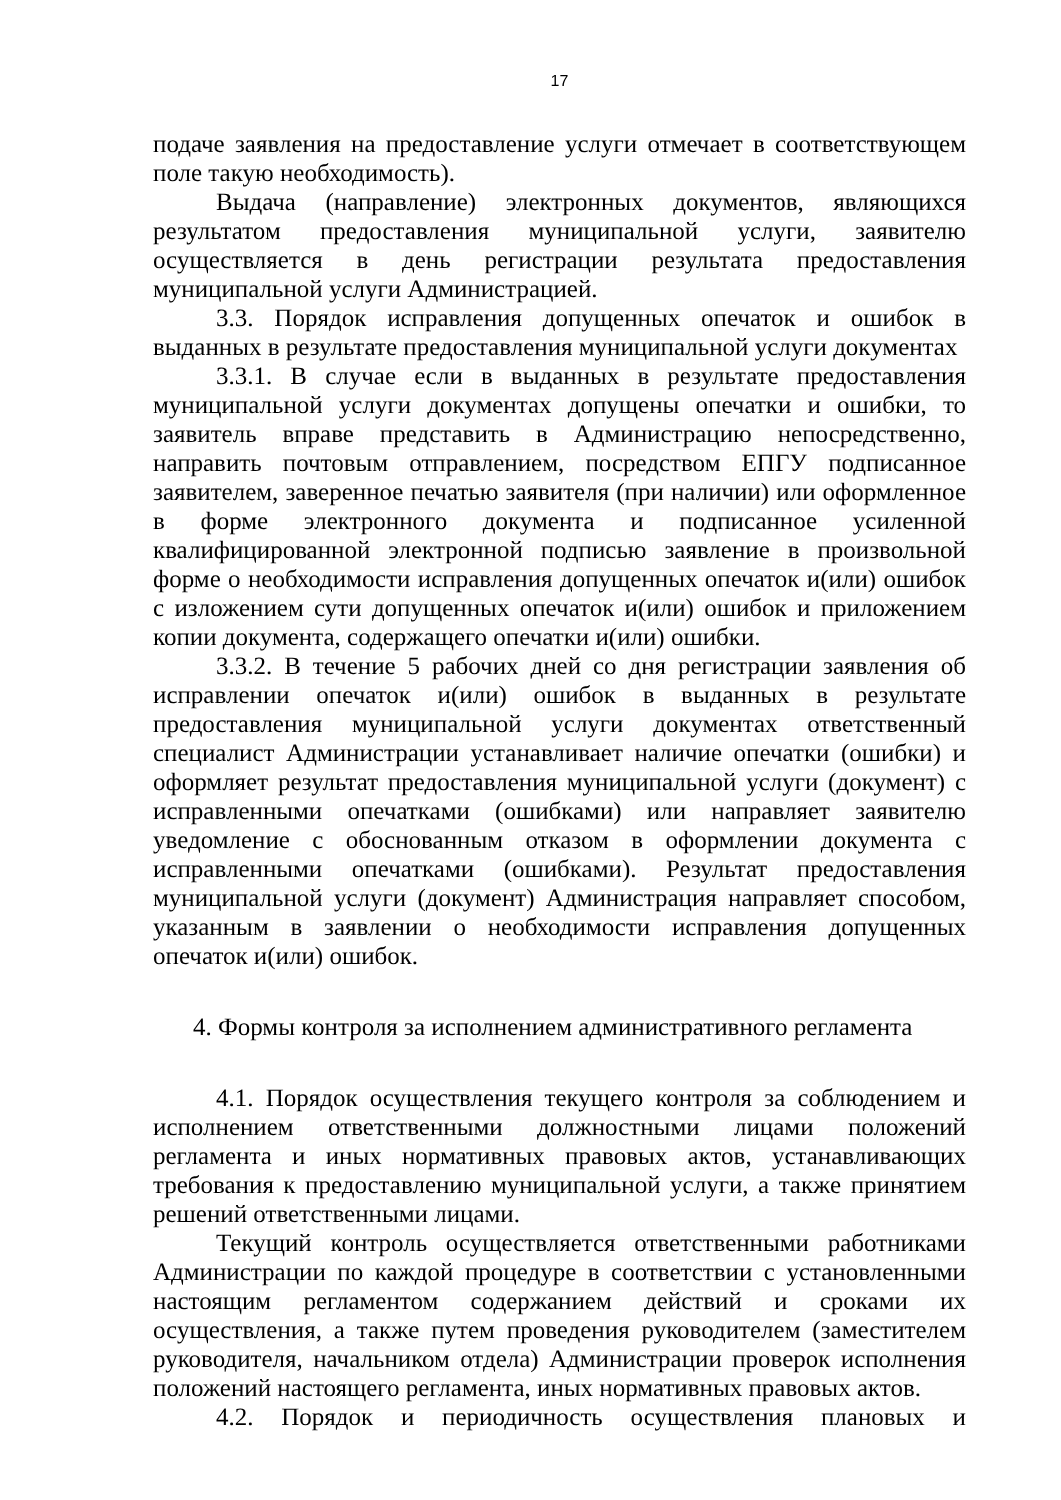17
подаче заявления на предоставление услуги отмечает в соответствующем поле такую необходимость).
Выдача (направление) электронных документов, являющихся результатом предоставления муниципальной услуги, заявителю осуществляется в день регистрации результата предоставления муниципальной услуги Администрацией.
3.3. Порядок исправления допущенных опечаток и ошибок в выданных в результате предоставления муниципальной услуги документах
3.3.1. В случае если в выданных в результате предоставления муниципальной услуги документах допущены опечатки и ошибки, то заявитель вправе представить в Администрацию непосредственно, направить почтовым отправлением, посредством ЕПГУ подписанное заявителем, заверенное печатью заявителя (при наличии) или оформленное в форме электронного документа и подписанное усиленной квалифицированной электронной подписью заявление в произвольной форме о необходимости исправления допущенных опечаток и(или) ошибок с изложением сути допущенных опечаток и(или) ошибок и приложением копии документа, содержащего опечатки и(или) ошибки.
3.3.2. В течение 5 рабочих дней со дня регистрации заявления об исправлении опечаток и(или) ошибок в выданных в результате предоставления муниципальной услуги документах ответственный специалист Администрации устанавливает наличие опечатки (ошибки) и оформляет результат предоставления муниципальной услуги (документ) с исправленными опечатками (ошибками) или направляет заявителю уведомление с обоснованным отказом в оформлении документа с исправленными опечатками (ошибками). Результат предоставления муниципальной услуги (документ) Администрация направляет способом, указанным в заявлении о необходимости исправления допущенных опечаток и(или) ошибок.
4. Формы контроля за исполнением административного регламента
4.1. Порядок осуществления текущего контроля за соблюдением и исполнением ответственными должностными лицами положений регламента и иных нормативных правовых актов, устанавливающих требования к предоставлению муниципальной услуги, а также принятием решений ответственными лицами.
Текущий контроль осуществляется ответственными работниками Администрации по каждой процедуре в соответствии с установленными настоящим регламентом содержанием действий и сроками их осуществления, а также путем проведения руководителем (заместителем руководителя, начальником отдела) Администрации проверок исполнения положений настоящего регламента, иных нормативных правовых актов.
4.2. Порядок и периодичность осуществления плановых и